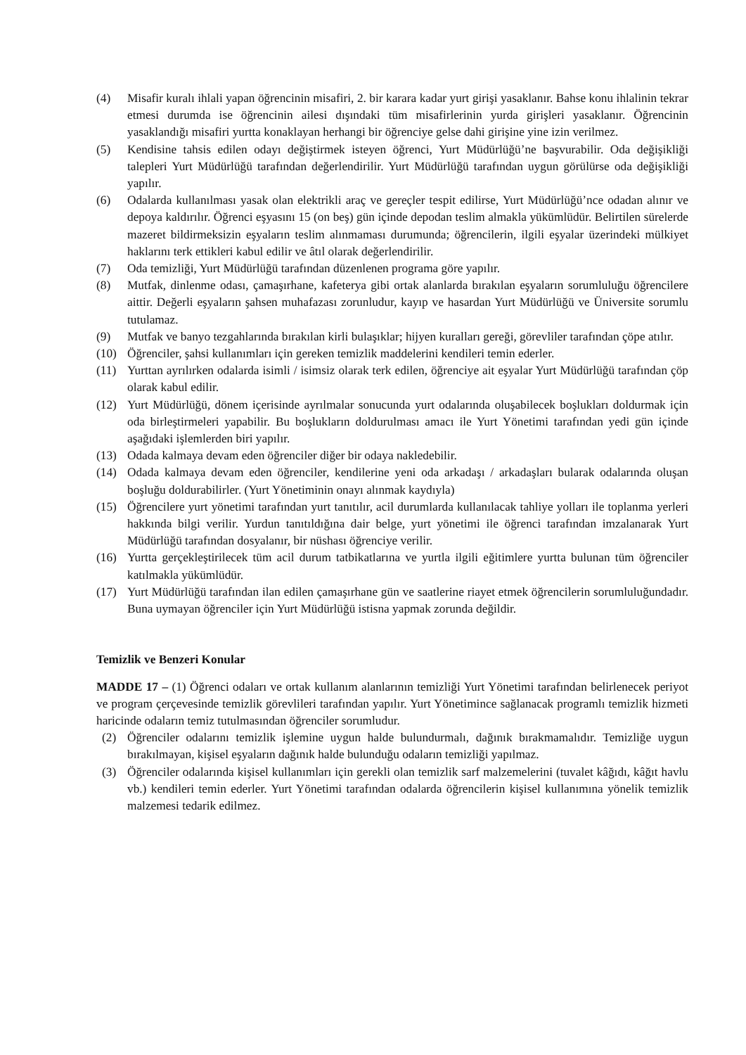(4) Misafir kuralı ihlali yapan öğrencinin misafiri, 2. bir karara kadar yurt girişi yasaklanır. Bahse konu ihlalinin tekrar etmesi durumda ise öğrencinin ailesi dışındaki tüm misafirlerinin yurda girişleri yasaklanır. Öğrencinin yasaklandığı misafiri yurtta konaklayan herhangi bir öğrenciye gelse dahi girişine yine izin verilmez.
(5) Kendisine tahsis edilen odayı değiştirmek isteyen öğrenci, Yurt Müdürlüğü’ne başvurabilir. Oda değişikliği talepleri Yurt Müdürlüğü tarafından değerlendirilir. Yurt Müdürlüğü tarafından uygun görülürse oda değişikliği yapılır.
(6) Odalarda kullanılması yasak olan elektrikli araç ve gereçler tespit edilirse, Yurt Müdürlüğü’nce odadan alınır ve depoya kaldırılır. Öğrenci eşyasını 15 (on beş) gün içinde depodan teslim almakla yükümlüdür. Belirtilen sürelerde mazeret bildirmeksizin eşyaların teslim alınmaması durumunda; öğrencilerin, ilgili eşyalar üzerindeki mülkiyet haklarını terk ettikleri kabul edilir ve âtıl olarak değerlendirilir.
(7) Oda temizliği, Yurt Müdürlüğü tarafından düzenlenen programa göre yapılır.
(8) Mutfak, dinlenme odası, çamaşırhane, kafeterya gibi ortak alanlarda bırakılan eşyaların sorumluluğu öğrencilere aittir. Değerli eşyaların şahsen muhafazası zorunludur, kayıp ve hasardan Yurt Müdürlüğü ve Üniversite sorumlu tutulamaz.
(9) Mutfak ve banyo tezgahlarında bırakılan kirli bulaşıklar; hijyen kuralları gereği, görevliler tarafından çöpe atılır.
(10) Öğrenciler, şahsi kullanımları için gereken temizlik maddelerini kendileri temin ederler.
(11) Yurttan ayrılırken odalarda isimli / isimsiz olarak terk edilen, öğrenciye ait eşyalar Yurt Müdürlüğü tarafından çöp olarak kabul edilir.
(12) Yurt Müdürlüğü, dönem içerisinde ayrılmalar sonucunda yurt odalarında oluşabilecek boşlukları doldurmak için oda birleştirmeleri yapabilir. Bu boşlukların doldurulması amacı ile Yurt Yönetimi tarafından yedi gün içinde aşağıdaki işlemlerden biri yapılır.
(13) Odada kalmaya devam eden öğrenciler diğer bir odaya nakledebilir.
(14) Odada kalmaya devam eden öğrenciler, kendilerine yeni oda arkadaşı / arkadaşları bularak odalarında oluşan boşluğu doldurabilirler. (Yurt Yönetiminin onayı alınmak kaydıyla)
(15) Öğrencilere yurt yönetimi tarafından yurt tanıtılır, acil durumlarda kullanılacak tahliye yolları ile toplanma yerleri hakkında bilgi verilir. Yurdun tanıtıldığına dair belge, yurt yönetimi ile öğrenci tarafından imzalanarak Yurt Müdürlüğü tarafından dosyalanır, bir nüshası öğrenciye verilir.
(16) Yurtta gerçekleştirilecek tüm acil durum tatbikatlarına ve yurtla ilgili eğitimlere yurtta bulunan tüm öğrenciler katılmakla yükümlüdür.
(17) Yurt Müdürlüğü tarafından ilan edilen çamaşırhane gün ve saatlerine riayet etmek öğrencilerin sorumluluğundadır. Buna uymayan öğrenciler için Yurt Müdürlüğü istisna yapmak zorunda değildir.
Temizlik ve Benzeri Konular
MADDE 17 – (1) Öğrenci odaları ve ortak kullanım alanlarının temizliği Yurt Yönetimi tarafından belirlenecek periyot ve program çerçevesinde temizlik görevlileri tarafından yapılır. Yurt Yönetimince sağlanacak programlı temizlik hizmeti haricinde odaların temiz tutulmasından öğrenciler sorumludur.
(2) Öğrenciler odalarını temizlik işlemine uygun halde bulundurmalı, dağınık bırakmamalıdır. Temizliğe uygun bırakılmayan, kişisel eşyaların dağınık halde bulunduğu odaların temizliği yapılmaz.
(3) Öğrenciler odalarında kişisel kullanımları için gerekli olan temizlik sarf malzemelerini (tuvalet kâğıdı, kâğıt havlu vb.) kendileri temin ederler. Yurt Yönetimi tarafından odalarda öğrencilerin kişisel kullanımına yönelik temizlik malzemesi tedarik edilmez.